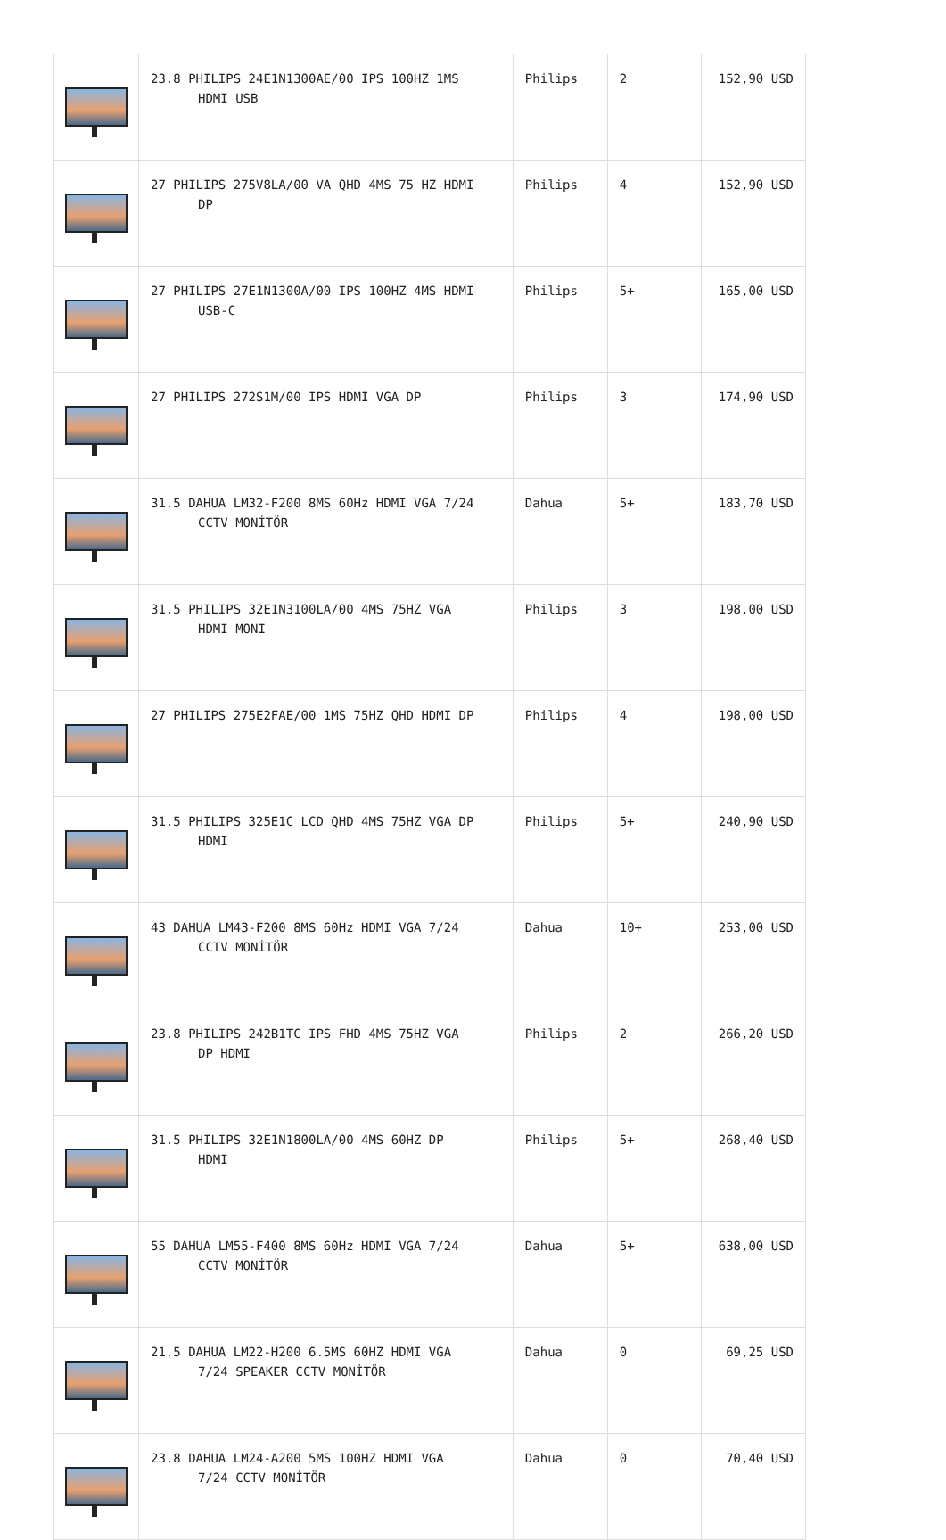| | 23.8 PHILIPS 24E1N1300AE/00 IPS 100HZ 1MS HDMI USB | Philips | 2 | 152,90 USD |
| | 27 PHILIPS 275V8LA/00 VA QHD 4MS 75 HZ HDMI DP | Philips | 4 | 152,90 USD |
| | 27 PHILIPS 27E1N1300A/00 IPS 100HZ 4MS HDMI USB-C | Philips | 5+ | 165,00 USD |
| | 27 PHILIPS 272S1M/00 IPS HDMI VGA DP | Philips | 3 | 174,90 USD |
| | 31.5 DAHUA LM32-F200 8MS 60Hz HDMI VGA 7/24 CCTV MONİTÖR | Dahua | 5+ | 183,70 USD |
| | 31.5 PHILIPS 32E1N3100LA/00 4MS 75HZ VGA HDMI MONI | Philips | 3 | 198,00 USD |
| | 27 PHILIPS 275E2FAE/00 1MS 75HZ QHD HDMI DP | Philips | 4 | 198,00 USD |
| | 31.5 PHILIPS 325E1C LCD QHD 4MS 75HZ VGA DP HDMI | Philips | 5+ | 240,90 USD |
| | 43 DAHUA LM43-F200 8MS 60Hz HDMI VGA 7/24 CCTV MONİTÖR | Dahua | 10+ | 253,00 USD |
| | 23.8 PHILIPS 242B1TC IPS FHD 4MS 75HZ VGA DP HDMI | Philips | 2 | 266,20 USD |
| | 31.5 PHILIPS 32E1N1800LA/00 4MS 60HZ DP HDMI | Philips | 5+ | 268,40 USD |
| | 55 DAHUA LM55-F400 8MS 60Hz HDMI VGA 7/24 CCTV MONİTÖR | Dahua | 5+ | 638,00 USD |
| | 21.5 DAHUA LM22-H200 6.5MS 60HZ HDMI VGA 7/24 SPEAKER CCTV MONİTÖR | Dahua | 0 | 69,25 USD |
| | 23.8 DAHUA LM24-A200 5MS 100HZ HDMI VGA 7/24 CCTV MONİTÖR | Dahua | 0 | 70,40 USD |